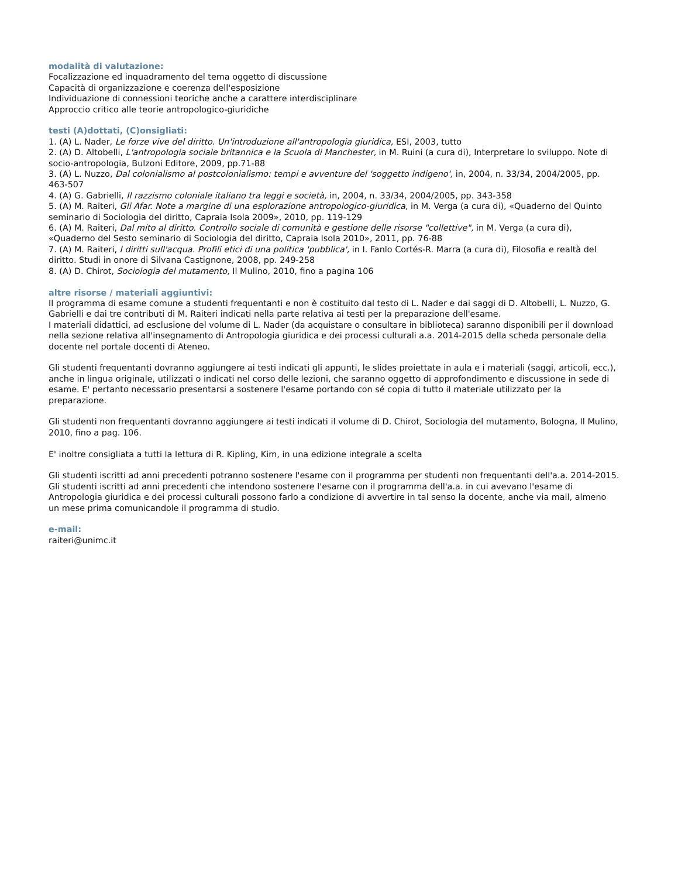modalità di valutazione:
Focalizzazione ed inquadramento del tema oggetto di discussione
Capacità di organizzazione e coerenza dell'esposizione
Individuazione di connessioni teoriche anche a carattere interdisciplinare
Approccio critico alle teorie antropologico-giuridiche
testi (A)dottati, (C)onsigliati:
1. (A) L. Nader, Le forze vive del diritto. Un'introduzione all'antropologia giuridica, ESI, 2003, tutto
2. (A) D. Altobelli, L'antropologia sociale britannica e la Scuola di Manchester, in M. Ruini (a cura di), Interpretare lo sviluppo. Note di socio-antropologia, Bulzoni Editore, 2009, pp.71-88
3. (A) L. Nuzzo, Dal colonialismo al postcolonialismo: tempi e avventure del 'soggetto indigeno', in, 2004, n. 33/34, 2004/2005, pp. 463-507
4. (A) G. Gabrielli, Il razzismo coloniale italiano tra leggi e società, in, 2004, n. 33/34, 2004/2005, pp. 343-358
5. (A) M. Raiteri, Gli Afar. Note a margine di una esplorazione antropologico-giuridica, in M. Verga (a cura di), «Quaderno del Quinto seminario di Sociologia del diritto, Capraia Isola 2009», 2010, pp. 119-129
6. (A) M. Raiteri, Dal mito al diritto. Controllo sociale di comunità e gestione delle risorse "collettive", in M. Verga (a cura di), «Quaderno del Sesto seminario di Sociologia del diritto, Capraia Isola 2010», 2011, pp. 76-88
7. (A) M. Raiteri, I diritti sull'acqua. Profili etici di una politica 'pubblica', in I. Fanlo Cortés-R. Marra (a cura di), Filosofia e realtà del diritto. Studi in onore di Silvana Castignone, 2008, pp. 249-258
8. (A) D. Chirot, Sociologia del mutamento, Il Mulino, 2010, fino a pagina 106
altre risorse / materiali aggiuntivi:
Il programma di esame comune a studenti frequentanti e non è costituito dal testo di L. Nader e dai saggi di D. Altobelli, L. Nuzzo, G. Gabrielli e dai tre contributi di M. Raiteri indicati nella parte relativa ai testi per la preparazione dell'esame.
I materiali didattici, ad esclusione del volume di L. Nader (da acquistare o consultare in biblioteca) saranno disponibili per il download nella sezione relativa all'insegnamento di Antropologia giuridica e dei processi culturali a.a. 2014-2015 della scheda personale della docente nel portale docenti di Ateneo.
Gli studenti frequentanti dovranno aggiungere ai testi indicati gli appunti, le slides proiettate in aula e i materiali (saggi, articoli, ecc.), anche in lingua originale, utilizzati o indicati nel corso delle lezioni, che saranno oggetto di approfondimento e discussione in sede di esame. E' pertanto necessario presentarsi a sostenere l'esame portando con sé copia di tutto il materiale utilizzato per la preparazione.
Gli studenti non frequentanti dovranno aggiungere ai testi indicati il volume di D. Chirot, Sociologia del mutamento, Bologna, Il Mulino, 2010, fino a pag. 106.
E' inoltre consigliata a tutti la lettura di R. Kipling, Kim, in una edizione integrale a scelta
Gli studenti iscritti ad anni precedenti potranno sostenere l'esame con il programma per studenti non frequentanti dell'a.a. 2014-2015.
Gli studenti iscritti ad anni precedenti che intendono sostenere l'esame con il programma dell'a.a. in cui avevano l'esame di Antropologia giuridica e dei processi culturali possono farlo a condizione di avvertire in tal senso la docente, anche via mail, almeno un mese prima comunicandole il programma di studio.
e-mail:
raiteri@unimc.it